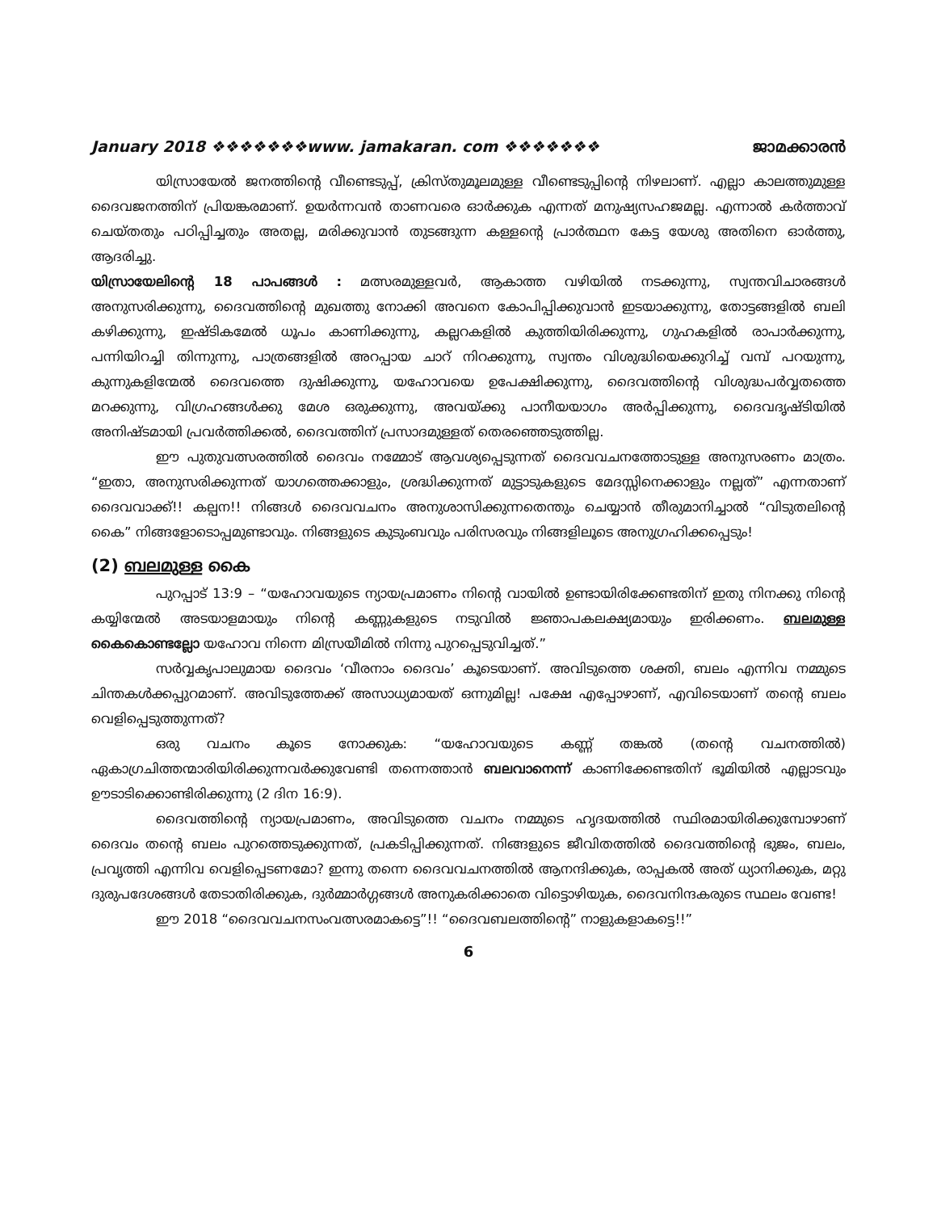January 2018 ❖❖❖❖❖❖❖www. jamakaran. com ❖❖❖❖❖❖❖ ജാമക്കാരൻ
യിസ്രായേൽ ജനത്തിന്റെ വീണ്ടെടുപ്പ്, ക്രിസ്തുമൂലമുള്ള വീണ്ടെടുപ്പിന്റെ നിഴലാണ്. എല്ലാ കാലത്തുമുള്ള ദൈവജനത്തിന് പ്രിയങ്കരമാണ്. ഉയർന്നവൻ താണവരെ ഓർക്കുക എന്നത് മനുഷ്യസഹജമല്ല. എന്നാൽ കർത്താവ് ചെയ്തതും പഠിപ്പിച്ചതും അതല്ല, മരിക്കുവാൻ തുടങ്ങുന്ന കള്ളന്റെ പ്രാർത്ഥന കേട്ട യേശു അതിനെ ഓർത്തു, ആദരിച്ചു.
യിസ്രായേലിന്റെ 18 പാപങ്ങൾ : മത്സരമുള്ളവർ, ആകാത്ത വഴിയിൽ നടക്കുന്നു, സ്വന്തവിചാരങ്ങൾ അനുസരിക്കുന്നു, ദൈവത്തിന്റെ മുഖത്തു നോക്കി അവനെ കോപിപ്പിക്കുവാൻ ഇടയാക്കുന്നു, തോട്ടങ്ങളിൽ ബലി കഴിക്കുന്നു, ഇഷ്ടികമേൽ ധൂപം കാണിക്കുന്നു, കല്ലറകളിൽ കുത്തിയിരിക്കുന്നു, ഗുഹകളിൽ രാപാർക്കുന്നു, പന്നിയിറച്ചി തിന്നുന്നു, പാത്രങ്ങളിൽ അറപ്പായ ചാറ് നിറക്കുന്നു, സ്വന്തം വിശുദ്ധിയെക്കുറിച്ച് വമ്പ് പറയുന്നു, കുന്നുകളിന്മേൽ ദൈവത്തെ ദുഷിക്കുന്നു, യഹോവയെ ഉപേക്ഷിക്കുന്നു, ദൈവത്തിന്റെ വിശുദ്ധപർവ്വതത്തെ മറക്കുന്നു, വിഗ്രഹങ്ങൾക്കു മേശ ഒരുക്കുന്നു, അവയ്ക്കു പാനീയയാഗം അർപ്പിക്കുന്നു, ദൈവദൃഷ്ടിയിൽ അനിഷ്ടമായി പ്രവർത്തിക്കൽ, ദൈവത്തിന് പ്രസാദമുള്ളത് തെരഞ്ഞെടുത്തില്ല.
ഈ പുതുവത്സരത്തിൽ ദൈവം നമ്മോട് ആവശ്യപ്പെടുന്നത് ദൈവവചനത്തോടുള്ള അനുസരണം മാത്രം. “ഇതാ, അനുസരിക്കുന്നത് യാഗത്തെക്കാളും, ശ്രദ്ധിക്കുന്നത് മുട്ടാടുകളുടെ മേദസ്സിനെക്കാളും നല്ലത്” എന്നതാണ് ദൈവവാക്ക്!! കല്പന!! നിങ്ങൾ ദൈവവചനം അനുശാസിക്കുന്നതെന്തും ചെയ്യാൻ തീരുമാനിച്ചാൽ “വിടുതലിന്റെ കൈ” നിങ്ങളോടൊപ്പമുണ്ടാവും. നിങ്ങളുടെ കുടുംബവും പരിസരവും നിങ്ങളിലൂടെ അനുഗ്രഹിക്കപ്പെടും!
(2) ബലമുള്ള കൈ
പുറപ്പാട് 13:9 – “യഹോവയുടെ ന്യായപ്രമാണം നിന്റെ വായിൽ ഉണ്ടായിരിക്കേണ്ടതിന് ഇതു നിനക്കു നിന്റെ കയ്യിന്മേൽ അടയാളമായും നിന്റെ കണ്ണുകളുടെ നടുവിൽ ജ്ഞാപകലക്ഷ്യമായും ഇരിക്കണം. ബലമുള്ള കൈകൊണ്ടല്ലോ യഹോവ നിന്നെ മിസ്രയീമിൽ നിന്നു പുറപ്പെടുവിച്ചത്.”
സർവ്വകൃപാലുമായ ദൈവം ‘വീരനാം ദൈവം’ കൂടെയാണ്. അവിടുത്തെ ശക്തി, ബലം എന്നിവ നമ്മുടെ ചിന്തകൾക്കപ്പുറമാണ്. അവിടുത്തേക്ക് അസാധ്യമായത് ഒന്നുമില്ല! പക്ഷേ എപ്പോഴാണ്, എവിടെയാണ് തന്റെ ബലം വെളിപ്പെടുത്തുന്നത്?
ഒരു വചനം കൂടെ നോക്കുക: “യഹോവയുടെ കണ്ണ് തങ്കൽ (തന്റെ വചനത്തിൽ) ഏകാഗ്രചിത്തന്മാരിയിരിക്കുന്നവർക്കുവേണ്ടി തന്നെത്താൻ ബലവാനെന്ന് കാണിക്കേണ്ടതിന് ഭൂമിയിൽ എല്ലാടവും ഊടാടിക്കൊണ്ടിരിക്കുന്നു (2 ദിന 16:9).
ദൈവത്തിന്റെ ന്യായപ്രമാണം, അവിടുത്തെ വചനം നമ്മുടെ ഹൃദയത്തിൽ സ്ഥിരമായിരിക്കുമ്പോഴാണ് ദൈവം തന്റെ ബലം പുറത്തെടുക്കുന്നത്, പ്രകടിപ്പിക്കുന്നത്. നിങ്ങളുടെ ജീവിതത്തിൽ ദൈവത്തിന്റെ ഭുജം, ബലം, പ്രവൃത്തി എന്നിവ വെളിപ്പെടണമോ? ഇന്നു തന്നെ ദൈവവചനത്തിൽ ആനന്ദിക്കുക, രാപ്പകൽ അത് ധ്യാനിക്കുക, മറ്റു ദുരുപദേശങ്ങൾ തേടാതിരിക്കുക, ദുർമ്മാർഗ്ഗങ്ങൾ അനുകരിക്കാതെ വിട്ടൊഴിയുക, ദൈവനിന്ദകരുടെ സ്ഥലം വേണ്ട!
ഈ 2018 “ദൈവവചനസംവത്സരമാകട്ടെ”!! “ദൈവബലത്തിന്റെ” നാളുകളാകട്ടെ!!”
6